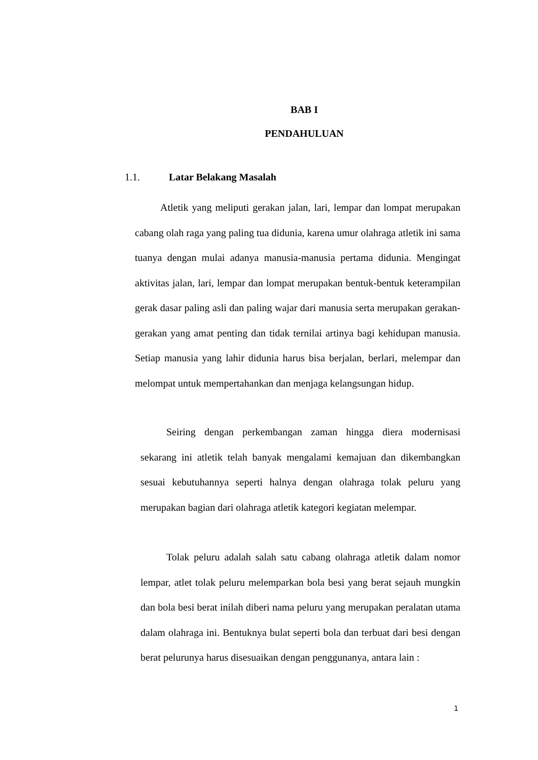BAB I
PENDAHULUAN
1.1. Latar Belakang Masalah
Atletik yang meliputi gerakan jalan, lari, lempar dan lompat merupakan cabang olah raga yang paling tua didunia, karena umur olahraga atletik ini sama tuanya dengan mulai adanya manusia-manusia pertama didunia. Mengingat aktivitas jalan, lari, lempar dan lompat merupakan bentuk-bentuk keterampilan gerak dasar paling asli dan paling wajar dari manusia serta merupakan gerakan-gerakan yang amat penting dan tidak ternilai artinya bagi kehidupan manusia. Setiap manusia yang lahir didunia harus bisa berjalan, berlari, melempar dan melompat untuk mempertahankan dan menjaga kelangsungan hidup.
Seiring dengan perkembangan zaman hingga diera modernisasi sekarang ini atletik telah banyak mengalami kemajuan dan dikembangkan sesuai kebutuhannya seperti halnya dengan olahraga tolak peluru yang merupakan bagian dari olahraga atletik kategori kegiatan melempar.
Tolak peluru adalah salah satu cabang olahraga atletik dalam nomor lempar, atlet tolak peluru melemparkan bola besi yang berat sejauh mungkin dan bola besi berat inilah diberi nama peluru yang merupakan peralatan utama dalam olahraga ini. Bentuknya bulat seperti bola dan terbuat dari besi dengan berat pelurunya harus disesuaikan dengan penggunanya, antara lain :
1